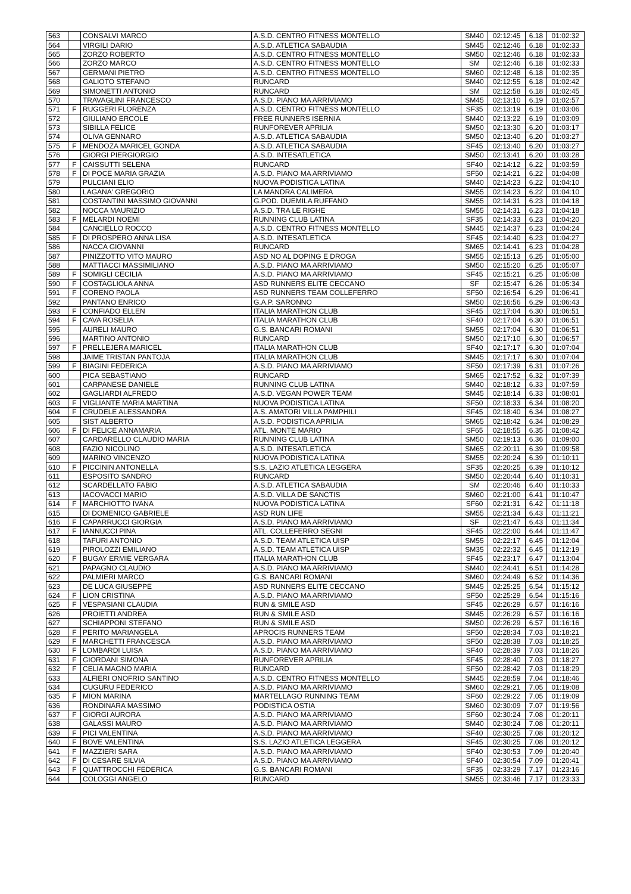| 563 | | CONSALVI MARCO | A.S.D. CENTRO FITNESS MONTELLO | SM40 | 02:12:45 | 6.18 | 01:02:32 |
| 564 | | VIRGILI DARIO | A.S.D. ATLETICA SABAUDIA | SM45 | 02:12:46 | 6.18 | 01:02:33 |
| 565 | | ZORZO ROBERTO | A.S.D. CENTRO FITNESS MONTELLO | SM50 | 02:12:46 | 6.18 | 01:02:33 |
| 566 | | ZORZO MARCO | A.S.D. CENTRO FITNESS MONTELLO | SM | 02:12:46 | 6.18 | 01:02:33 |
| 567 | | GERMANI PIETRO | A.S.D. CENTRO FITNESS MONTELLO | SM60 | 02:12:48 | 6.18 | 01:02:35 |
| 568 | | GALIOTO STEFANO | RUNCARD | SM40 | 02:12:55 | 6.18 | 01:02:42 |
| 569 | | SIMONETTI ANTONIO | RUNCARD | SM | 02:12:58 | 6.18 | 01:02:45 |
| 570 | | TRAVAGLINI FRANCESCO | A.S.D. PIANO MA ARRIVIAMO | SM45 | 02:13:10 | 6.19 | 01:02:57 |
| 571 | F | RUGGERI FLORENZA | A.S.D. CENTRO FITNESS MONTELLO | SF35 | 02:13:19 | 6.19 | 01:03:06 |
| 572 | | GIULIANO ERCOLE | FREE RUNNERS ISERNIA | SM40 | 02:13:22 | 6.19 | 01:03:09 |
| 573 | | SIBILLA FELICE | RUNFOREVER APRILIA | SM50 | 02:13:30 | 6.20 | 01:03:17 |
| 574 | | OLIVA GENNARO | A.S.D. ATLETICA SABAUDIA | SM50 | 02:13:40 | 6.20 | 01:03:27 |
| 575 | F | MENDOZA MARICEL GONDA | A.S.D. ATLETICA SABAUDIA | SF45 | 02:13:40 | 6.20 | 01:03:27 |
| 576 | | GIORGI PIERGIORGIO | A.S.D. INTESATLETICA | SM50 | 02:13:41 | 6.20 | 01:03:28 |
| 577 | F | CAISSUTTI SELENA | RUNCARD | SF40 | 02:14:12 | 6.22 | 01:03:59 |
| 578 | F | DI POCE MARIA GRAZIA | A.S.D. PIANO MA ARRIVIAMO | SF50 | 02:14:21 | 6.22 | 01:04:08 |
| 579 | | PULCIANI ELIO | NUOVA PODISTICA LATINA | SM40 | 02:14:23 | 6.22 | 01:04:10 |
| 580 | | LAGANA' GREGORIO | LA MANDRA CALIMERA | SM55 | 02:14:23 | 6.22 | 01:04:10 |
| 581 | | COSTANTINI MASSIMO GIOVANNI | G.POD. DUEMILA RUFFANO | SM55 | 02:14:31 | 6.23 | 01:04:18 |
| 582 | | NOCCA MAURIZIO | A.S.D. TRA LE RIGHE | SM55 | 02:14:31 | 6.23 | 01:04:18 |
| 583 | F | MELARDI NOEMI | RUNNING CLUB LATINA | SF35 | 02:14:33 | 6.23 | 01:04:20 |
| 584 | | CANCIELLO ROCCO | A.S.D. CENTRO FITNESS MONTELLO | SM45 | 02:14:37 | 6.23 | 01:04:24 |
| 585 | F | DI PROSPERO ANNA LISA | A.S.D. INTESATLETICA | SF45 | 02:14:40 | 6.23 | 01:04:27 |
| 586 | | NACCA GIOVANNI | RUNCARD | SM65 | 02:14:41 | 6.23 | 01:04:28 |
| 587 | | PINIZZOTTO VITO MAURO | ASD NO AL DOPING E DROGA | SM55 | 02:15:13 | 6.25 | 01:05:00 |
| 588 | | MATTIACCI MASSIMILIANO | A.S.D. PIANO MA ARRIVIAMO | SM50 | 02:15:20 | 6.25 | 01:05:07 |
| 589 | F | SOMIGLI CECILIA | A.S.D. PIANO MA ARRIVIAMO | SF45 | 02:15:21 | 6.25 | 01:05:08 |
| 590 | F | COSTAGLIOLA ANNA | ASD RUNNERS ELITE CECCANO | SF | 02:15:47 | 6.26 | 01:05:34 |
| 591 | F | CORENO PAOLA | ASD RUNNERS TEAM COLLEFERRO | SF50 | 02:16:54 | 6.29 | 01:06:41 |
| 592 | | PANTANO ENRICO | G.A.P. SARONNO | SM50 | 02:16:56 | 6.29 | 01:06:43 |
| 593 | F | CONFIADO ELLEN | ITALIA MARATHON CLUB | SF45 | 02:17:04 | 6.30 | 01:06:51 |
| 594 | F | CAVA ROSELIA | ITALIA MARATHON CLUB | SF40 | 02:17:04 | 6.30 | 01:06:51 |
| 595 | | AURELI MAURO | G.S. BANCARI ROMANI | SM55 | 02:17:04 | 6.30 | 01:06:51 |
| 596 | | MARTINO ANTONIO | RUNCARD | SM50 | 02:17:10 | 6.30 | 01:06:57 |
| 597 | F | PRELLEJERA MARICEL | ITALIA MARATHON CLUB | SF40 | 02:17:17 | 6.30 | 01:07:04 |
| 598 | | JAIME TRISTAN PANTOJA | ITALIA MARATHON CLUB | SM45 | 02:17:17 | 6.30 | 01:07:04 |
| 599 | F | BIAGINI FEDERICA | A.S.D. PIANO MA ARRIVIAMO | SF50 | 02:17:39 | 6.31 | 01:07:26 |
| 600 | | PICA SEBASTIANO | RUNCARD | SM65 | 02:17:52 | 6.32 | 01:07:39 |
| 601 | | CARPANESE DANIELE | RUNNING CLUB LATINA | SM40 | 02:18:12 | 6.33 | 01:07:59 |
| 602 | | GAGLIARDI ALFREDO | A.S.D. VEGAN POWER TEAM | SM45 | 02:18:14 | 6.33 | 01:08:01 |
| 603 | F | VIGLIANTE MARIA MARTINA | NUOVA PODISTICA LATINA | SF50 | 02:18:33 | 6.34 | 01:08:20 |
| 604 | F | CRUDELE ALESSANDRA | A.S. AMATORI VILLA PAMPHILI | SF45 | 02:18:40 | 6.34 | 01:08:27 |
| 605 | | SIST ALBERTO | A.S.D. PODISTICA APRILIA | SM65 | 02:18:42 | 6.34 | 01:08:29 |
| 606 | F | DI FELICE ANNAMARIA | ATL. MONTE MARIO | SF65 | 02:18:55 | 6.35 | 01:08:42 |
| 607 | | CARDARELLO CLAUDIO MARIA | RUNNING CLUB LATINA | SM50 | 02:19:13 | 6.36 | 01:09:00 |
| 608 | | FAZIO NICOLINO | A.S.D. INTESATLETICA | SM65 | 02:20:11 | 6.39 | 01:09:58 |
| 609 | | MARINO VINCENZO | NUOVA PODISTICA LATINA | SM55 | 02:20:24 | 6.39 | 01:10:11 |
| 610 | F | PICCININ ANTONELLA | S.S. LAZIO ATLETICA LEGGERA | SF35 | 02:20:25 | 6.39 | 01:10:12 |
| 611 | | ESPOSITO SANDRO | RUNCARD | SM50 | 02:20:44 | 6.40 | 01:10:31 |
| 612 | | SCARDELLATO FABIO | A.S.D. ATLETICA SABAUDIA | SM | 02:20:46 | 6.40 | 01:10:33 |
| 613 | | IACOVACCI MARIO | A.S.D. VILLA DE SANCTIS | SM60 | 02:21:00 | 6.41 | 01:10:47 |
| 614 | F | MARCHIOTTO IVANA | NUOVA PODISTICA LATINA | SF60 | 02:21:31 | 6.42 | 01:11:18 |
| 615 | | DI DOMENICO GABRIELE | ASD RUN LIFE | SM55 | 02:21:34 | 6.43 | 01:11:21 |
| 616 | F | CAPARRUCCI GIORGIA | A.S.D. PIANO MA ARRIVIAMO | SF | 02:21:47 | 6.43 | 01:11:34 |
| 617 | F | IANNUCCI PINA | ATL. COLLEFERRO SEGNI | SF45 | 02:22:00 | 6.44 | 01:11:47 |
| 618 | | TAFURI ANTONIO | A.S.D. TEAM ATLETICA UISP | SM55 | 02:22:17 | 6.45 | 01:12:04 |
| 619 | | PIROLOZZI EMILIANO | A.S.D. TEAM ATLETICA UISP | SM35 | 02:22:32 | 6.45 | 01:12:19 |
| 620 | F | BUGAY ERMIE VERGARA | ITALIA MARATHON CLUB | SF45 | 02:23:17 | 6.47 | 01:13:04 |
| 621 | | PAPAGNO CLAUDIO | A.S.D. PIANO MA ARRIVIAMO | SM40 | 02:24:41 | 6.51 | 01:14:28 |
| 622 | | PALMIERI MARCO | G.S. BANCARI ROMANI | SM60 | 02:24:49 | 6.52 | 01:14:36 |
| 623 | | DE LUCA GIUSEPPE | ASD RUNNERS ELITE CECCANO | SM45 | 02:25:25 | 6.54 | 01:15:12 |
| 624 | F | LION CRISTINA | A.S.D. PIANO MA ARRIVIAMO | SF50 | 02:25:29 | 6.54 | 01:15:16 |
| 625 | F | VESPASIANI CLAUDIA | RUN & SMILE ASD | SF45 | 02:26:29 | 6.57 | 01:16:16 |
| 626 | | PROIETTI ANDREA | RUN & SMILE ASD | SM45 | 02:26:29 | 6.57 | 01:16:16 |
| 627 | | SCHIAPPONI STEFANO | RUN & SMILE ASD | SM50 | 02:26:29 | 6.57 | 01:16:16 |
| 628 | F | PERITO MARIANGELA | APROCIS RUNNERS TEAM | SF50 | 02:28:34 | 7.03 | 01:18:21 |
| 629 | F | MARCHETTI FRANCESCA | A.S.D. PIANO MA ARRIVIAMO | SF50 | 02:28:38 | 7.03 | 01:18:25 |
| 630 | F | LOMBARDI LUISA | A.S.D. PIANO MA ARRIVIAMO | SF40 | 02:28:39 | 7.03 | 01:18:26 |
| 631 | F | GIORDANI SIMONA | RUNFOREVER APRILIA | SF45 | 02:28:40 | 7.03 | 01:18:27 |
| 632 | F | CELIA MAGNO MARIA | RUNCARD | SF50 | 02:28:42 | 7.03 | 01:18:29 |
| 633 | | ALFIERI ONOFRIO SANTINO | A.S.D. CENTRO FITNESS MONTELLO | SM45 | 02:28:59 | 7.04 | 01:18:46 |
| 634 | | CUGURU FEDERICO | A.S.D. PIANO MA ARRIVIAMO | SM60 | 02:29:21 | 7.05 | 01:19:08 |
| 635 | F | MION MARINA | MARTELLAGO RUNNING TEAM | SF60 | 02:29:22 | 7.05 | 01:19:09 |
| 636 | | RONDINARA MASSIMO | PODISTICA OSTIA | SM60 | 02:30:09 | 7.07 | 01:19:56 |
| 637 | F | GIORGI AURORA | A.S.D. PIANO MA ARRIVIAMO | SF60 | 02:30:24 | 7.08 | 01:20:11 |
| 638 | | GALASSI MAURO | A.S.D. PIANO MA ARRIVIAMO | SM40 | 02:30:24 | 7.08 | 01:20:11 |
| 639 | F | PICI VALENTINA | A.S.D. PIANO MA ARRIVIAMO | SF40 | 02:30:25 | 7.08 | 01:20:12 |
| 640 | F | BOVE VALENTINA | S.S. LAZIO ATLETICA LEGGERA | SF45 | 02:30:25 | 7.08 | 01:20:12 |
| 641 | F | MAZZIERI SARA | A.S.D. PIANO MA ARRIVIAMO | SF40 | 02:30:53 | 7.09 | 01:20:40 |
| 642 | F | DI CESARE SILVIA | A.S.D. PIANO MA ARRIVIAMO | SF40 | 02:30:54 | 7.09 | 01:20:41 |
| 643 | F | QUATTROCCHI FEDERICA | G.S. BANCARI ROMANI | SF35 | 02:33:29 | 7.17 | 01:23:16 |
| 644 | | COLOGGI ANGELO | RUNCARD | SM55 | 02:33:46 | 7.17 | 01:23:33 |